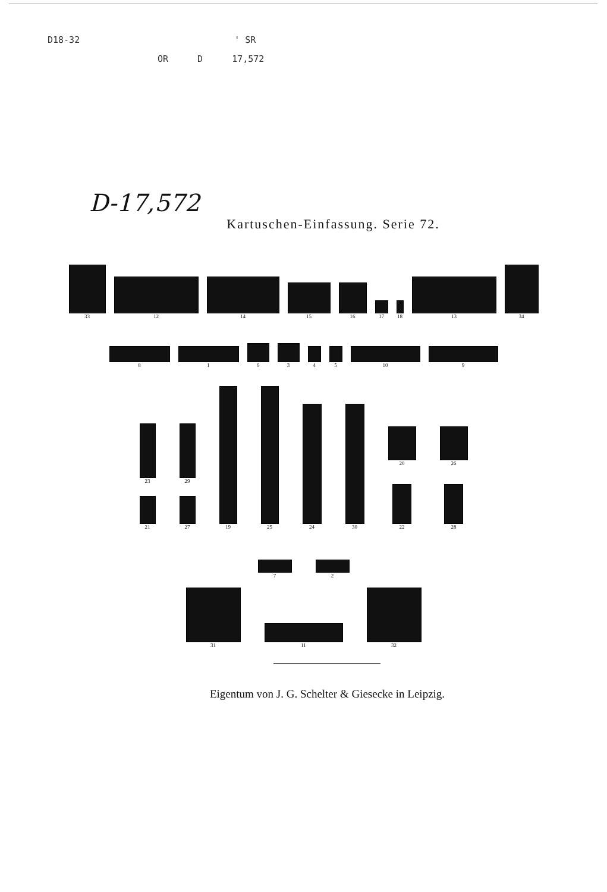D18-32 ' SR
OR D 17,572
D-17,572
Kartuschen-Einfassung. Serie 72.
33
12
14
15
16
17
18
13
34
8
1
6
3
4
5
10
9
23
21
29
27
19
25
24
30
20
22
26
28
7
2
31
11
32
Eigentum von J. G. Schelter & Giesecke in Leipzig.